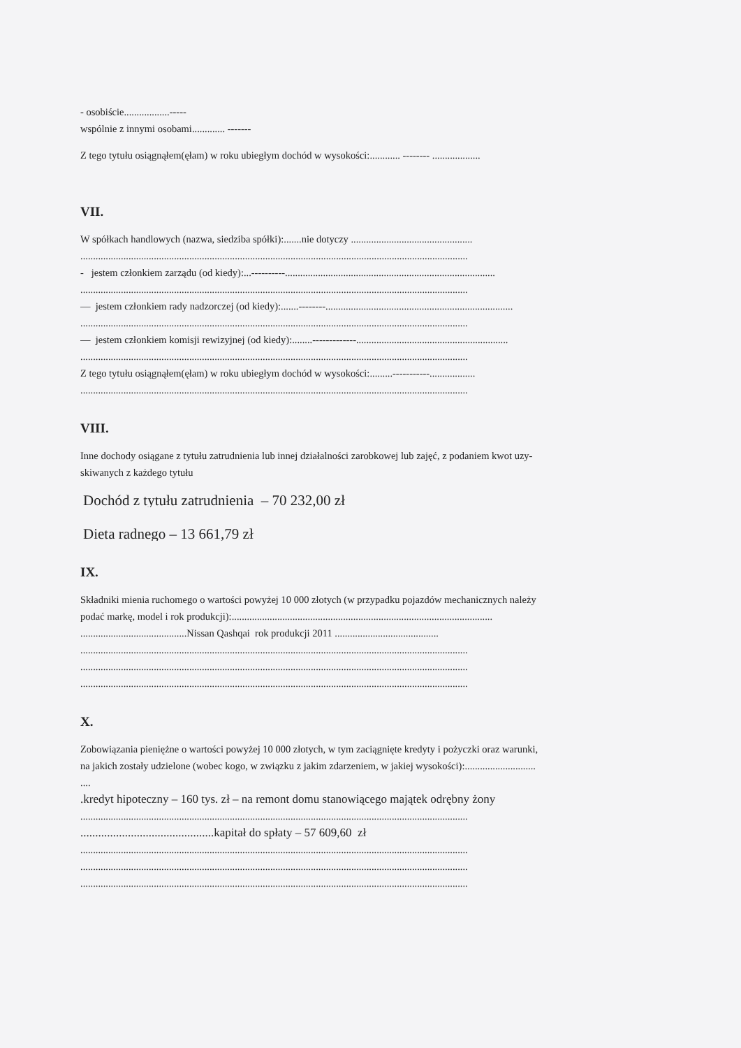- osobiście..................-----
wspólnie z innymi osobami............. -------
Z tego tytułu osiągnąłem(ęłam) w roku ubiegłym dochód w wysokości:............ -------- ...................
VII.
W spółkach handlowych (nazwa, siedziba spółki):.......nie dotyczy ................................................
.........................................................................................................................................................
- jestem członkiem zarządu (od kiedy):...----------...................................................................................
.........................................................................................................................................................
— jestem członkiem rady nadzorczej (od kiedy):.......--------..........................................................................
.........................................................................................................................................................
— jestem członkiem komisji rewizyjnej (od kiedy):........-------------............................................................
.........................................................................................................................................................
Z tego tytułu osiągnąłem(ęłam) w roku ubiegłym dochód w wysokości:.........-----------..................
.........................................................................................................................................................
VIII.
Inne dochody osiągane z tytułu zatrudnienia lub innej działalności zarobkowej lub zajęć, z podaniem kwot uzy-
skiwanych z każdego tytułu
Dochód z tytułu zatrudnienia – 70 232,00 zł
Dieta radnego – 13 661,79 zł
IX.
Składniki mienia ruchomego o wartości powyżej 10 000 złotych (w przypadku pojazdów mechanicznych należy
podać markę, model i rok produkcji):.......................................................................................................
..........................................Nissan Qashqai rok produkcji 2011 .........................................
.........................................................................................................................................................
.........................................................................................................................................................
.........................................................................................................................................................
X.
Zobowiązania pieniężne o wartości powyżej 10 000 złotych, w tym zaciągnięte kredyty i pożyczki oraz warunki,
na jakich zostały udzielone (wobec kogo, w związku z jakim zdarzeniem, w jakiej wysokości):............................
....
.kredyt hipoteczny – 160 tys. zł – na remont domu stanowiącego majątek odrębny żony
.........................................................................................................................................................
.............................................kapitał do spłaty – 57 609,60 zł
.........................................................................................................................................................
.........................................................................................................................................................
.........................................................................................................................................................